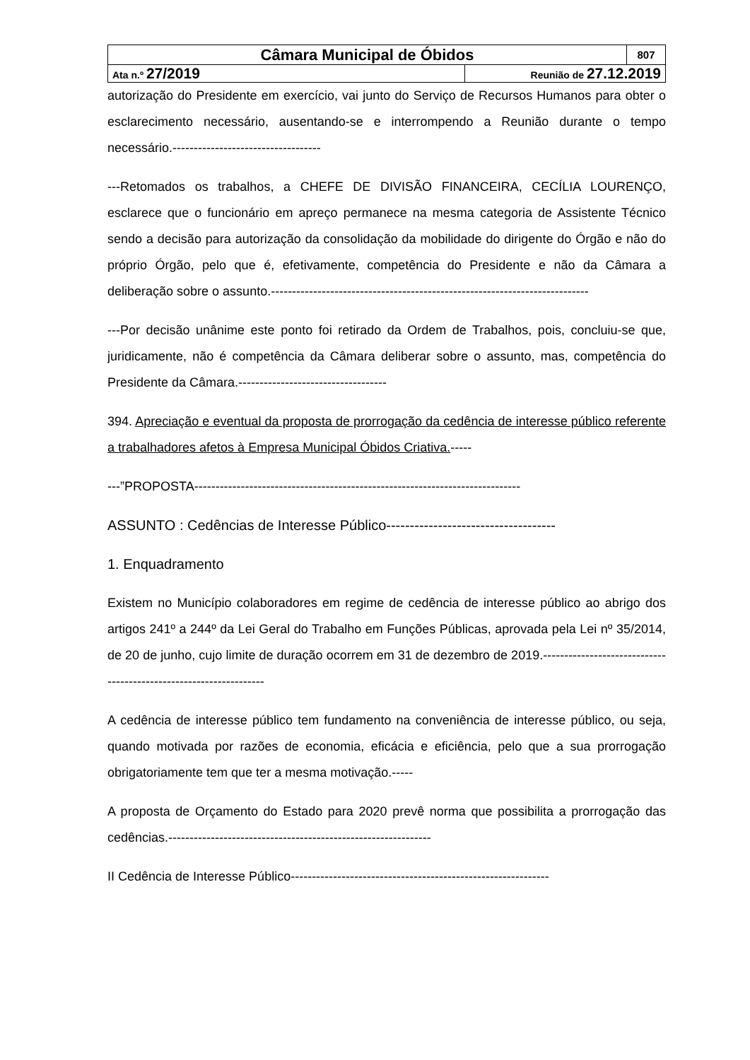| Câmara Municipal de Óbidos | | 807 |
| Ata n.º 27/2019 | Reunião de 27.12.2019 | |
autorização do Presidente em exercício, vai junto do Serviço de Recursos Humanos para obter o esclarecimento necessário, ausentando-se e interrompendo a Reunião durante o tempo necessário.-----------------------------------
---Retomados os trabalhos, a CHEFE DE DIVISÃO FINANCEIRA, CECÍLIA LOURENÇO, esclarece que o funcionário em apreço permanece na mesma categoria de Assistente Técnico sendo a decisão para autorização da consolidação da mobilidade do dirigente do Órgão e não do próprio Órgão, pelo que é, efetivamente, competência do Presidente e não da Câmara a deliberação sobre o assunto.---------------------------------------------------------------------------
---Por decisão unânime este ponto foi retirado da Ordem de Trabalhos, pois, concluiu-se que, juridicamente, não é competência da Câmara deliberar sobre o assunto, mas, competência do Presidente da Câmara.-----------------------------------
394. Apreciação e eventual da proposta de prorrogação da cedência de interesse público referente a trabalhadores afetos à Empresa Municipal Óbidos Criativa.-----
---”PROPOSTA-----------------------------------------------------------------------------
ASSUNTO : Cedências de Interesse Público------------------------------------
1. Enquadramento
Existem no Município colaboradores em regime de cedência de interesse público ao abrigo dos artigos 241º a 244º da Lei Geral do Trabalho em Funções Públicas, aprovada pela Lei nº 35/2014, de 20 de junho, cujo limite de duração ocorrem em 31 de dezembro de 2019.------------------------------------------------------------------
A cedência de interesse público tem fundamento na conveniência de interesse público, ou seja, quando motivada por razões de economia, eficácia e eficiência, pelo que a sua prorrogação obrigatoriamente tem que ter a mesma motivação.-----
A proposta de Orçamento do Estado para 2020 prevê norma que possibilita a prorrogação das cedências.--------------------------------------------------------------
II Cedência de Interesse Público-------------------------------------------------------------